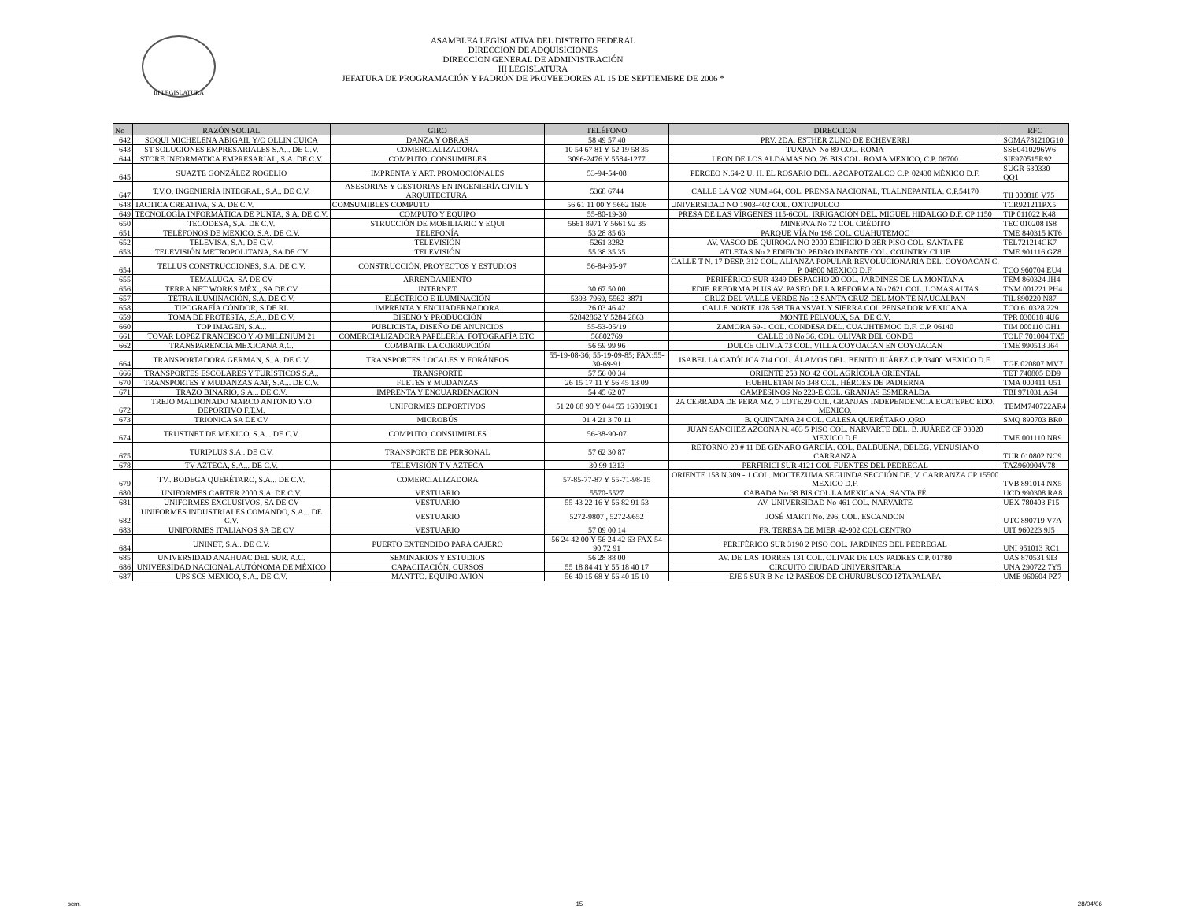III LEGISLATURA
ASAMBLEA LEGISLATIVA DEL DISTRITO FEDERAL
DIRECCION DE ADQUISICIONES
DIRECCION GENERAL DE ADMINISTRACIÓN
III LEGISLATURA
JEFATURA DE PROGRAMACIÓN Y PADRÓN DE PROVEEDORES AL 15 DE SEPTIEMBRE DE 2006 *
| No | RAZÓN SOCIAL | GIRO | TELÉFONO | DIRECCION | RFC |
| --- | --- | --- | --- | --- | --- |
| 642 | SOQUI MICHELENA ABIGAIL Y/O OLLIN CUICA | DANZA Y OBRAS | 58 49 57 40 | PRV. 2DA. ESTHER ZUNO DE ECHEVERRI | SOMA781210G10 |
| 643 | ST SOLUCIONES EMPRESARIALES S.A... DE C.V. | COMERCIALIZADORA | 10 54 67 81 Y 52 19 58 35 | TUXPAN No 89 COL. ROMA | SSE0410296W6 |
| 644 | STORE INFORMATICA EMPRESARIAL, S.A. DE C.V. | COMPUTO, CONSUMIBLES | 3096-2476 Y 5584-1277 | LEON DE LOS ALDAMAS NO. 26 BIS COL. ROMA MEXICO, C.P. 06700 | SIE970515R92 |
| 645 | SUAZTE GONZÁLEZ ROGELIO | IMPRENTA Y ART. PROMOCIÓNALES | 53-94-54-08 | PERCEO N.64-2 U. H. EL ROSARIO DEL. AZCAPOTZALCO C.P. 02430 MÉXICO D.F. | SUGR 630330 QQ1 |
| 647 | T.V.O. INGENIERÍA INTEGRAL, S.A.. DE C.V. | ASESORIAS Y GESTORIAS EN INGENIERÍA CIVIL Y ARQUITECTURA. | 5368 6744 | CALLE LA VOZ NUM.464, COL. PRENSA NACIONAL, TLALNEPANTLA. C.P.54170 | TII 000818 V75 |
| 648 | TACTICA CREATIVA, S.A. DE C.V. | COMSUMIBLES COMPUTO | 56 61 11 00 Y 5662 1606 | UNIVERSIDAD NO 1903-402 COL. OXTOPULCO | TCR921211PX5 |
| 649 | TECNOLOGÍA INFORMÁTICA DE PUNTA, S.A. DE C.V. | COMPUTO Y EQUIPO | 55-80-19-30 | PRESA DE LAS VÍRGENES 115-6COL. IRRIGACIÓN DEL. MIGUEL HIDALGO D.F. CP 1150 | TIP 011022 K48 |
| 650 | TECODESA, S.A. DE C.V. | STRUCCIÓN DE MOBILIARIO Y EQUI | 5661 8971 Y 5661 92 35 | MINERVA No 72 COL CRÉDITO | TEC 010208 IS8 |
| 651 | TELÉFONOS DE MEXICO, S.A. DE C.V. | TELEFONÍA | 53 28 85 63 | PARQUE VÍA No 198 COL. CUAHUTEMOC | TME 840315 KT6 |
| 652 | TELEVISA, S.A. DE C.V. | TELEVISIÓN | 5261 3282 | AV. VASCO DE QUIROGA NO 2000 EDIFICIO D 3ER PISO COL, SANTA FE | TEL721214GK7 |
| 653 | TELEVISIÓN METROPOLITANA, SA DE CV | TELEVISIÓN | 55 38 35 35 | ATLETAS No 2 EDIFICIO PEDRO INFANTE COL. COUNTRY CLUB | TME 901116 GZ8 |
| 654 | TELLUS CONSTRUCCIONES, S.A. DE C.V. | CONSTRUCCIÓN, PROYECTOS Y ESTUDIOS | 56-84-95-97 | CALLE T N. 17 DESP. 312 COL. ALIANZA POPULAR REVOLUCIONARIA DEL. COYOACAN C. P. 04800 MEXICO D.F. | TCO 960704 EU4 |
| 655 | TEMALUGA, SA DE CV | ARRENDAMIENTO | | PERIFÉRICO SUR 4349 DESPACHO 20 COL. JARDINES DE LA MONTAÑA | TEM 860324 JH4 |
| 656 | TERRA NET WORKS MÉX., SA DE CV | INTERNET | 30 67 50 00 | EDIF. REFORMA PLUS AV. PASEO DE LA REFORMA No 2621 COL. LOMAS ALTAS | TNM 001221 PH4 |
| 657 | TETRA ILUMINACIÓN, S.A. DE C.V. | ELÉCTRICO E ILUMINACIÓN | 5393-7969, 5562-3871 | CRUZ DEL VALLE VERDE No 12 SANTA CRUZ DEL MONTE NAUCALPAN | TIL 890220 N87 |
| 658 | TIPOGRAFÍA CÓNDOR, S DE RL | IMPRENTA Y ENCUADERNADORA | 26 03 46 42 | CALLE NORTE 178 538 TRANSVAL Y SIERRA COL PENSADOR MEXICANA | TCO 610328 229 |
| 659 | TOMA DE PROTESTA, .S.A.. DE C.V. | DISEÑO Y PRODUCCIÓN | 52842862 Y 5284 2863 | MONTE PELVOUX, SA. DE C.V. | TPR 030618 4U6 |
| 660 | TOP IMAGEN, S.A... | PUBLICISTA, DISEÑO DE ANUNCIOS | 55-53-05/19 | ZAMORA 69-1 COL. CONDESA DEL. CUAUHTEMOC D.F. C.P. 06140 | TIM 000110 GH1 |
| 661 | TOVAR LÓPEZ FRANCISCO Y /O MILENIUM 21 | COMERCIALIZADORA PAPELERÍA, FOTOGRAFÍA ETC. | 56802769 | CALLE 18 No 36. COL. OLIVAR DEL CONDE | TOLF 701004 TX5 |
| 662 | TRANSPARENCIA MEXICANA A.C. | COMBATIR LA CORRUPCIÓN | 56 59 99 96 | DULCE OLIVIA 73 COL. VILLA COYOACAN EN COYOACAN | TME 990513 J64 |
| 664 | TRANSPORTADORA GERMAN, S..A. DE C.V. | TRANSPORTES LOCALES Y FORÁNEOS | 55-19-08-36; 55-19-09-85; FAX:55-30-69-91 | ISABEL LA CATÓLICA 714 COL. ÁLAMOS DEL. BENITO JUÁREZ C.P.03400 MEXICO D.F. | TGE 020807 MV7 |
| 666 | TRANSPORTES ESCOLARES Y TURÍSTICOS S.A.. | TRANSPORTE | 57 56 00 34 | ORIENTE 253 NO 42 COL AGRÍCOLA ORIENTAL | TET 740805 DD9 |
| 670 | TRANSPORTES Y MUDANZAS AAF, S.A... DE C.V. | FLETES Y MUDANZAS | 26 15 17 11 Y 56 45 13 09 | HUEHUETAN No 348 COL. HÉROES DE PADIERNA | TMA 000411 U51 |
| 671 | TRAZO BINARIO, S.A... DE C.V. | IMPRENTA Y ENCUARDENACION | 54 45 62 07 | CAMPESINOS No 223-E COL. GRANJAS ESMERALDA | TBI 971031 AS4 |
| 672 | TREJO MALDONADO MARCO ANTONIO Y/O DEPORTIVO F.T.M. | UNIFORMES DEPORTIVOS | 51 20 68 90 Y 044 55 16801961 | 2A CERRADA DE PERA MZ. 7 LOTE.29 COL. GRANJAS INDEPENDENCIA ECATEPEC EDO. MEXICO. | TEMM740722AR4 |
| 673 | TRIONICA SA DE CV | MICROBÚS | 01 4 21 3 70 11 | B. QUINTANA 24 COL. CALESA QUERÉTARO .QRO | SMQ 890703 BR0 |
| 674 | TRUSTNET DE MEXICO, S.A... DE C.V. | COMPUTO, CONSUMIBLES | 56-38-90-07 | JUAN SÁNCHEZ AZCONA N. 403 5 PISO COL. NARVARTE DEL. B. JUÁREZ CP 03020 MEXICO D.F. | TME 001110 NR9 |
| 675 | TURIPLUS S.A.. DE C.V. | TRANSPORTE DE PERSONAL | 57 62 30 87 | RETORNO 20 # 11 DE GENARO GARCÍA. COL. BALBUENA. DELEG. VENUSIANO CARRANZA | TUR 010802 NC9 |
| 678 | TV AZTECA, S.A... DE C.V. | TELEVISIÓN T V AZTECA | 30 99 1313 | PERFIRICI SUR 4121 COL FUENTES DEL PEDREGAL | TAZ960904V78 |
| 679 | TV.. BODEGA QUERÉTARO, S.A... DE C.V. | COMERCIALIZADORA | 57-85-77-87 Y 55-71-98-15 | ORIENTE 158 N.309 - 1 COL. MOCTEZUMA SEGUNDA SECCIÓN DE. V. CARRANZA CP 15500 MEXICO D.F. | TVB 891014 NX5 |
| 680 | UNIFORMES CARTER 2000 S.A. DE C.V. | VESTUARIO | 5570-5527 | CABADA No 38 BIS COL LA MEXICANA, SANTA FÉ | UCD 990308 RA8 |
| 681 | UNIFORMES EXCLUSIVOS, SA DE CV | VESTUARIO | 55 43 22 16 Y 56 82 91 53 | AV. UNIVERSIDAD No 461 COL. NARVARTE | UEX 780403 F15 |
| 682 | UNIFORMES INDUSTRIALES COMANDO, S.A... DE C.V. | VESTUARIO | 5272-9807 , 5272-9652 | JOSÉ MARTI No. 296, COL. ESCANDON | UTC 890719 V7A |
| 683 | UNIFORMES ITALIANOS SA DE CV | VESTUARIO | 57 09 00 14 | FR. TERESA DE MIER 42-902 COL CENTRO | UIT 960223 9J5 |
| 684 | UNINET, S.A.. DE C.V. | PUERTO EXTENDIDO PARA CAJERO | 56 24 42 00 Y 56 24 42 63 FAX 54 90 72 91 | PERIFÉRICO SUR 3190 2 PISO COL. JARDINES DEL PEDREGAL | UNI 951013 RC1 |
| 685 | UNIVERSIDAD ANAHUAC DEL SUR. A.C. | SEMINARIOS Y ESTUDIOS | 56 28 88 00 | AV. DE LAS TORRES 131 COL. OLIVAR DE LOS PADRES C.P. 01780 | UAS 870531 9I3 |
| 686 | UNIVERSIDAD NACIONAL AUTÓNOMA DE MÉXICO | CAPACITACIÓN, CURSOS | 55 18 84 41 Y 55 18 40 17 | CIRCUITO CIUDAD UNIVERSITARIA | UNA 290722 7Y5 |
| 687 | UPS SCS MEXICO, S.A.. DE C.V. | MANTTO. EQUIPO AVIÓN | 56 40 15 68 Y 56 40 15 10 | EJE 5 SUR B No 12 PASEOS DE CHURUBUSCO IZTAPALAPA | UME 960604 PZ7 |
scm. 15 28/04/06